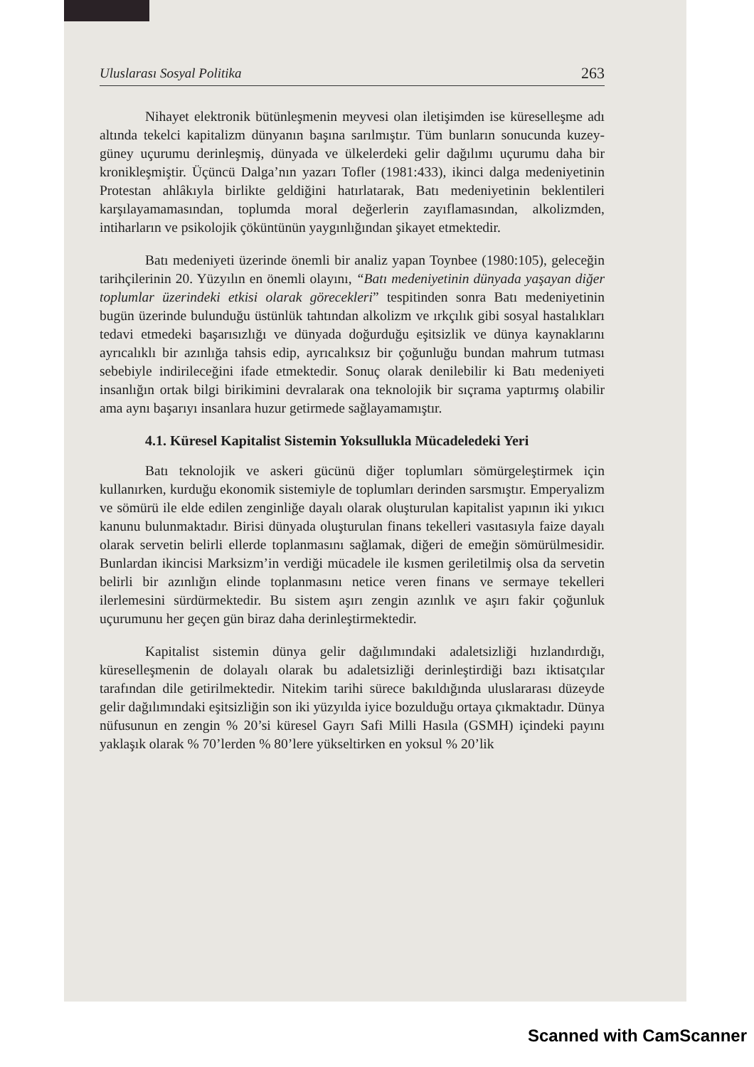Uluslarası Sosyal Politika 263
Nihayet elektronik bütünleşmenin meyvesi olan iletişimden ise küreselleşme adı altında tekelci kapitalizm dünyanın başına sarılmıştır. Tüm bunların sonucunda kuzey-güney uçurumu derinleşmiş, dünyada ve ülkelerdeki gelir dağılımı uçurumu daha bir kronikleşmiştir. Üçüncü Dalga’nın yazarı Tofler (1981:433), ikinci dalga medeniyetinin Protestan ahlâkıyla birlikte geldiğini hatırlatarak, Batı medeniyetinin beklentileri karşılayamamasından, toplumda moral değerlerin zayıflamasından, alkolizmden, intiharların ve psikolojik çöküntünün yaygınlığından şikayet etmektedir.
Batı medeniyeti üzerinde önemli bir analiz yapan Toynbee (1980:105), geleceğin tarihçilerinin 20. Yüzyılın en önemli olayını, “Batı medeniyetinin dünyada yaşayan diğer toplumlar üzerindeki etkisi olarak görecekleri” tespitinden sonra Batı medeniyetinin bugün üzerinde bulunduğu üstünlük tahtından alkolizm ve ırkçılık gibi sosyal hastalıkları tedavi etmedeki başarısızlığı ve dünyada doğurduğu eşitsizlik ve dünya kaynaklarını ayrıcalıklı bir azınlığa tahsis edip, ayrıcalıksız bir çoğunluğu bundan mahrum tutması sebebiyle indirileceğini ifade etmektedir. Sonuç olarak denilebilir ki Batı medeniyeti insanlığın ortak bilgi birikimini devralarak ona teknolojik bir sıçrama yaptırmış olabilir ama aynı başarıyı insanlara huzur getirmede sağlayamamıştır.
4.1. Küresel Kapitalist Sistemin Yoksullukla Mücadeledeki Yeri
Batı teknolojik ve askeri gücünü diğer toplumları sömürgeleştirmek için kullanırken, kurduğu ekonomik sistemiyle de toplumları derinden sarsmıştır. Emperyalizm ve sömürü ile elde edilen zenginliğe dayalı olarak oluşturulan kapitalist yapının iki yıkıcı kanunu bulunmaktadır. Birisi dünyada oluşturulan finans tekelleri vasıtasıyla faize dayalı olarak servetin belirli ellerde toplanmasını sağlamak, diğeri de emeğin sömürülmesidir. Bunlardan ikincisi Marksizm’in verdiği mücadele ile kısmen geriletilmiş olsa da servetin belirli bir azınlığın elinde toplanmasını netice veren finans ve sermaye tekelleri ilerlemesini sürdürmektedir. Bu sistem aşırı zengin azınlık ve aşırı fakir çoğunluk uçurumunu her geçen gün biraz daha derinleştirmektedir.
Kapitalist sistemin dünya gelir dağılımındaki adaletsizliği hızlandırdığı, küreselleşmenin de dolayalı olarak bu adaletsizliği derinleştirdiği bazı iktisatçılar tarafından dile getirilmektedir. Nitekim tarihi sürece bakıldığında uluslararası düzeyde gelir dağılımındaki eşitsizliğin son iki yüzyılda iyice bozulduğu ortaya çıkmaktadır. Dünya nüfusunun en zengin % 20’si küresel Gayrı Safi Milli Hasıla (GSMH) içindeki payını yaklaşık olarak % 70’lerden % 80’lere yükseltirken en yoksul % 20’lik
Scanned with CamScanner